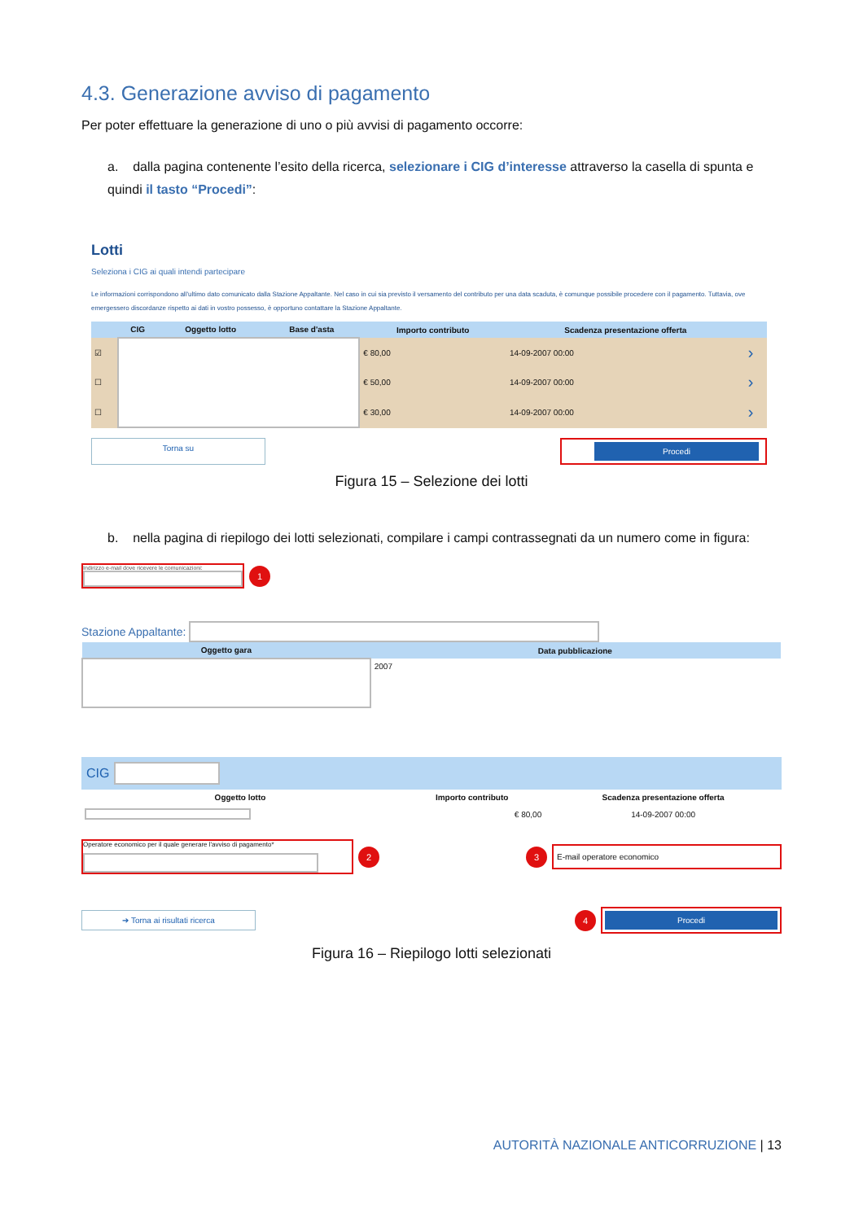4.3. Generazione avviso di pagamento
Per poter effettuare la generazione di uno o più avvisi di pagamento occorre:
a. dalla pagina contenente l’esito della ricerca, selezionare i CIG d’interesse attraverso la casella di spunta e quindi il tasto “Procedi”:
Lotti
Seleziona i CIG ai quali intendi partecipare
Le informazioni corrispondono all'ultimo dato comunicato dalla Stazione Appaltante. Nel caso in cui sia previsto il versamento del contributo per una data scaduta, è comunque possibile procedere con il pagamento. Tuttavia, ove emergessero discordanze rispetto ai dati in vostro possesso, è opportuno contattare la Stazione Appaltante.
| | CIG | Oggetto lotto | Base d'asta | Importo contributo | Scadenza presentazione offerta | |
| --- | --- | --- | --- | --- | --- | --- |
| ☑ | | | | € 80,00 | 14-09-2007 00:00 | › |
| ☐ | | | | € 50,00 | 14-09-2007 00:00 | › |
| ☐ | | | | € 30,00 | 14-09-2007 00:00 | › |
Torna su
Procedi
Figura 15 – Selezione dei lotti
b. nella pagina di riepilogo dei lotti selezionati, compilare i campi contrassegnati da un numero come in figura:
Indirizzo e-mail dove ricevere le comunicazioni:
1
Stazione Appaltante:
| Oggetto gara | Data pubblicazione |
| --- | --- |
| | 2007 |
CIG
| Oggetto lotto | Importo contributo | Scadenza presentazione offerta |
| --- | --- | --- |
| | € 80,00 | 14-09-2007 00:00 |
Operatore economico per il quale generare l'avviso di pagamento*
2
3
E-mail operatore economico
➔ Torna ai risultati ricerca
4
Procedi
Figura 16 – Riepilogo lotti selezionati
AUTORITÀ NAZIONALE ANTICORRUZIONE | 13